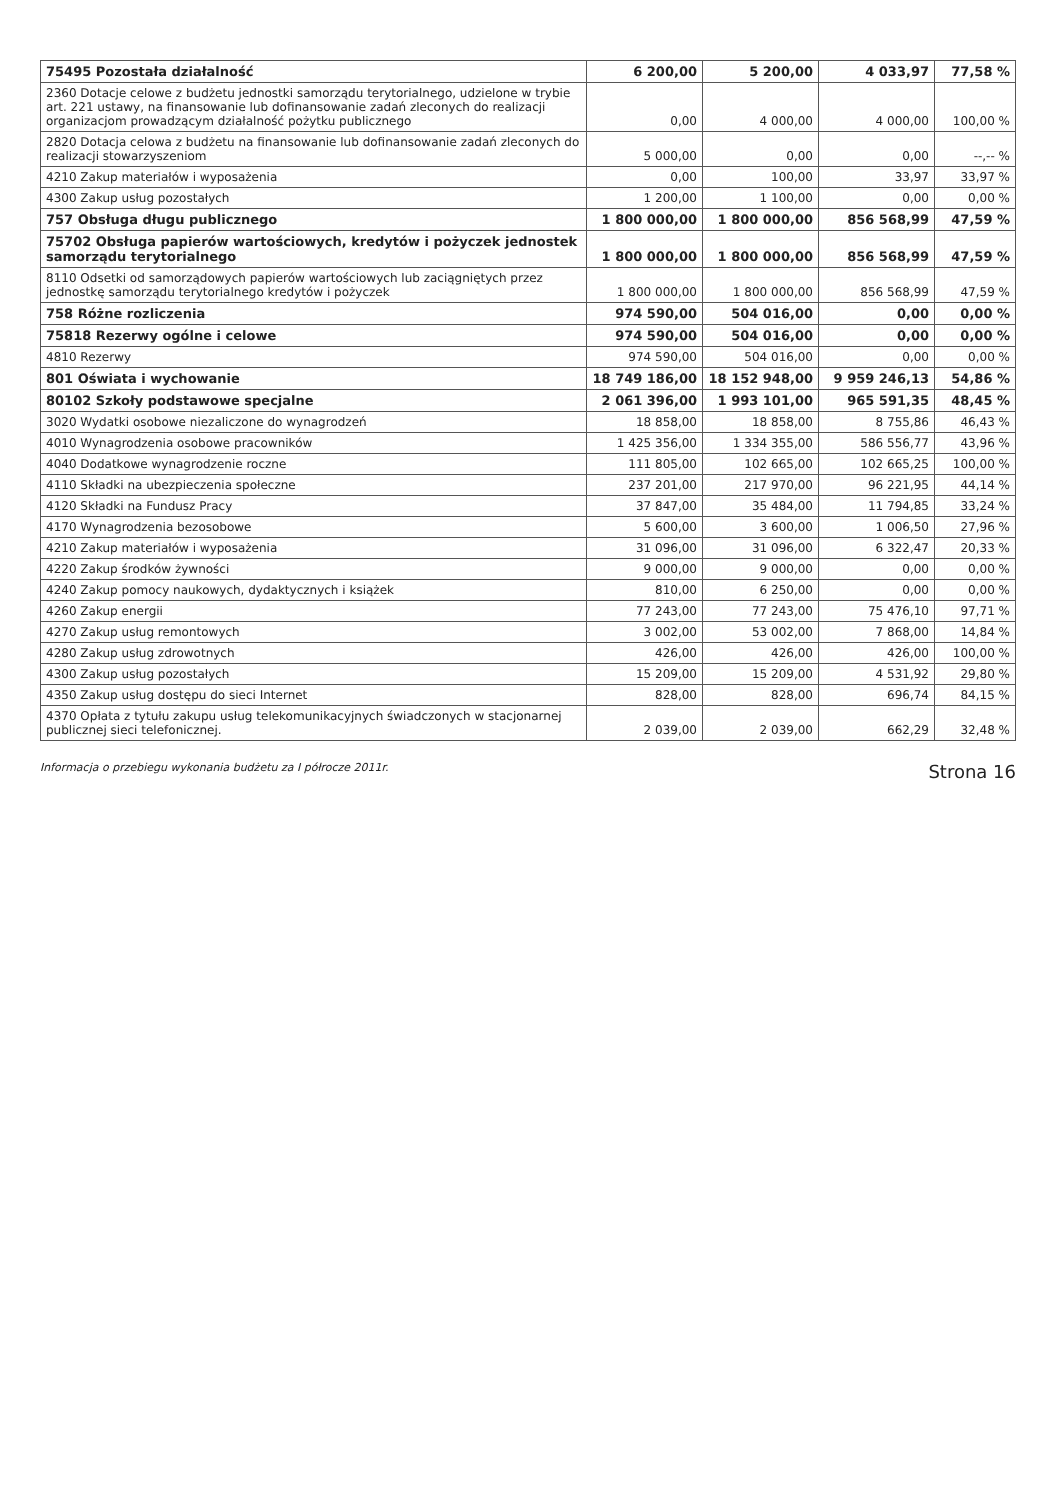| 75495 Pozostała działalność | 6 200,00 | 5 200,00 | 4 033,97 | 77,58 % |
| 2360 Dotacje celowe z budżetu jednostki samorządu terytorialnego, udzielone w trybie art. 221 ustawy, na finansowanie lub dofinansowanie zadań zleconych do realizacji organizacjom prowadzącym działalność pożytku publicznego | 0,00 | 4 000,00 | 4 000,00 | 100,00 % |
| 2820 Dotacja celowa z budżetu na finansowanie lub dofinansowanie zadań zleconych do realizacji stowarzyszeniom | 5 000,00 | 0,00 | 0,00 | --,-- % |
| 4210 Zakup materiałów i wyposażenia | 0,00 | 100,00 | 33,97 | 33,97 % |
| 4300 Zakup usług pozostałych | 1 200,00 | 1 100,00 | 0,00 | 0,00 % |
| 757 Obsługa długu publicznego | 1 800 000,00 | 1 800 000,00 | 856 568,99 | 47,59 % |
| 75702 Obsługa papierów wartościowych, kredytów i pożyczek jednostek samorządu terytorialnego | 1 800 000,00 | 1 800 000,00 | 856 568,99 | 47,59 % |
| 8110 Odsetki od samorządowych papierów wartościowych lub zaciągniętych przez jednostkę samorządu terytorialnego kredytów i pożyczek | 1 800 000,00 | 1 800 000,00 | 856 568,99 | 47,59 % |
| 758 Różne rozliczenia | 974 590,00 | 504 016,00 | 0,00 | 0,00 % |
| 75818 Rezerwy ogólne i celowe | 974 590,00 | 504 016,00 | 0,00 | 0,00 % |
| 4810 Rezerwy | 974 590,00 | 504 016,00 | 0,00 | 0,00 % |
| 801 Oświata i wychowanie | 18 749 186,00 | 18 152 948,00 | 9 959 246,13 | 54,86 % |
| 80102 Szkoły podstawowe specjalne | 2 061 396,00 | 1 993 101,00 | 965 591,35 | 48,45 % |
| 3020 Wydatki osobowe niezaliczone do wynagrodzeń | 18 858,00 | 18 858,00 | 8 755,86 | 46,43 % |
| 4010 Wynagrodzenia osobowe pracowników | 1 425 356,00 | 1 334 355,00 | 586 556,77 | 43,96 % |
| 4040 Dodatkowe wynagrodzenie roczne | 111 805,00 | 102 665,00 | 102 665,25 | 100,00 % |
| 4110 Składki na ubezpieczenia społeczne | 237 201,00 | 217 970,00 | 96 221,95 | 44,14 % |
| 4120 Składki na Fundusz Pracy | 37 847,00 | 35 484,00 | 11 794,85 | 33,24 % |
| 4170 Wynagrodzenia bezosobowe | 5 600,00 | 3 600,00 | 1 006,50 | 27,96 % |
| 4210 Zakup materiałów i wyposażenia | 31 096,00 | 31 096,00 | 6 322,47 | 20,33 % |
| 4220 Zakup środków żywności | 9 000,00 | 9 000,00 | 0,00 | 0,00 % |
| 4240 Zakup pomocy naukowych, dydaktycznych i książek | 810,00 | 6 250,00 | 0,00 | 0,00 % |
| 4260 Zakup energii | 77 243,00 | 77 243,00 | 75 476,10 | 97,71 % |
| 4270 Zakup usług remontowych | 3 002,00 | 53 002,00 | 7 868,00 | 14,84 % |
| 4280 Zakup usług zdrowotnych | 426,00 | 426,00 | 426,00 | 100,00 % |
| 4300 Zakup usług pozostałych | 15 209,00 | 15 209,00 | 4 531,92 | 29,80 % |
| 4350 Zakup usług dostępu do sieci Internet | 828,00 | 828,00 | 696,74 | 84,15 % |
| 4370 Opłata z tytułu zakupu usług telekomunikacyjnych świadczonych w stacjonarnej publicznej sieci telefonicznej. | 2 039,00 | 2 039,00 | 662,29 | 32,48 % |
Informacja o przebiegu wykonania budżetu za I półrocze 2011r. Strona 16